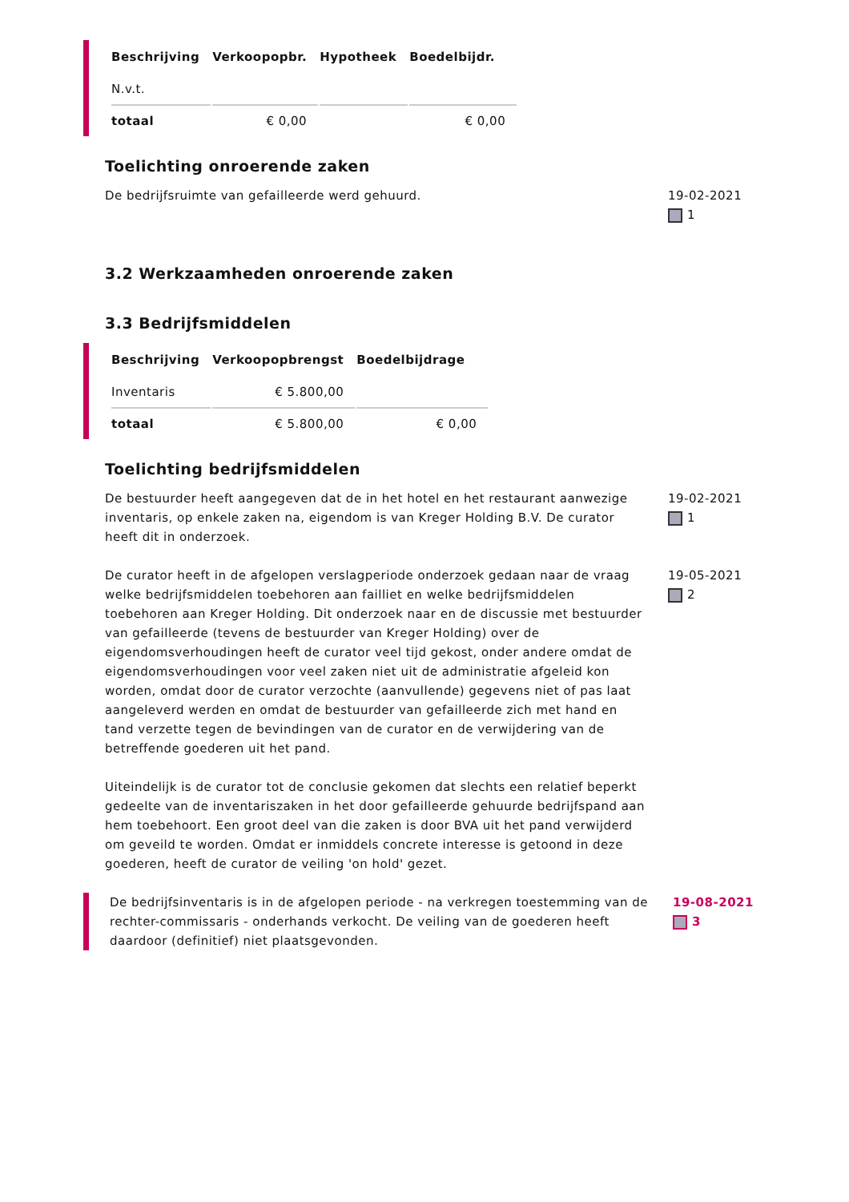| Beschrijving | Verkoopopbr. | Hypotheek | Boedelbijdr. |
| --- | --- | --- | --- |
| N.v.t. | | | |
| totaal | € 0,00 | | € 0,00 |
Toelichting onroerende zaken
De bedrijfsruimte van gefailleerde werd gehuurd. 19-02-2021
1
3.2 Werkzaamheden onroerende zaken
3.3 Bedrijfsmiddelen
| Beschrijving | Verkoopopbrengst | Boedelbijdrage |
| --- | --- | --- |
| Inventaris | € 5.800,00 | |
| totaal | € 5.800,00 | € 0,00 |
Toelichting bedrijfsmiddelen
De bestuurder heeft aangegeven dat de in het hotel en het restaurant aanwezige inventaris, op enkele zaken na, eigendom is van Kreger Holding B.V. De curator heeft dit in onderzoek.
19-02-2021
1
De curator heeft in de afgelopen verslagperiode onderzoek gedaan naar de vraag welke bedrijfsmiddelen toebehoren aan failliet en welke bedrijfsmiddelen toebehoren aan Kreger Holding. Dit onderzoek naar en de discussie met bestuurder van gefailleerde (tevens de bestuurder van Kreger Holding) over de eigendomsverhoudingen heeft de curator veel tijd gekost, onder andere omdat de eigendomsverhoudingen voor veel zaken niet uit de administratie afgeleid kon worden, omdat door de curator verzochte (aanvullende) gegevens niet of pas laat aangeleverd werden en omdat de bestuurder van gefailleerde zich met hand en tand verzette tegen de bevindingen van de curator en de verwijdering van de betreffende goederen uit het pand.
Uiteindelijk is de curator tot de conclusie gekomen dat slechts een relatief beperkt gedeelte van de inventariszaken in het door gefailleerde gehuurde bedrijfspand aan hem toebehoort. Een groot deel van die zaken is door BVA uit het pand verwijderd om geveild te worden. Omdat er inmiddels concrete interesse is getoond in deze goederen, heeft de curator de veiling 'on hold' gezet.
19-05-2021
2
De bedrijfsinventaris is in de afgelopen periode - na verkregen toestemming van de rechter-commissaris - onderhands verkocht. De veiling van de goederen heeft daardoor (definitief) niet plaatsgevonden.
19-08-2021
3